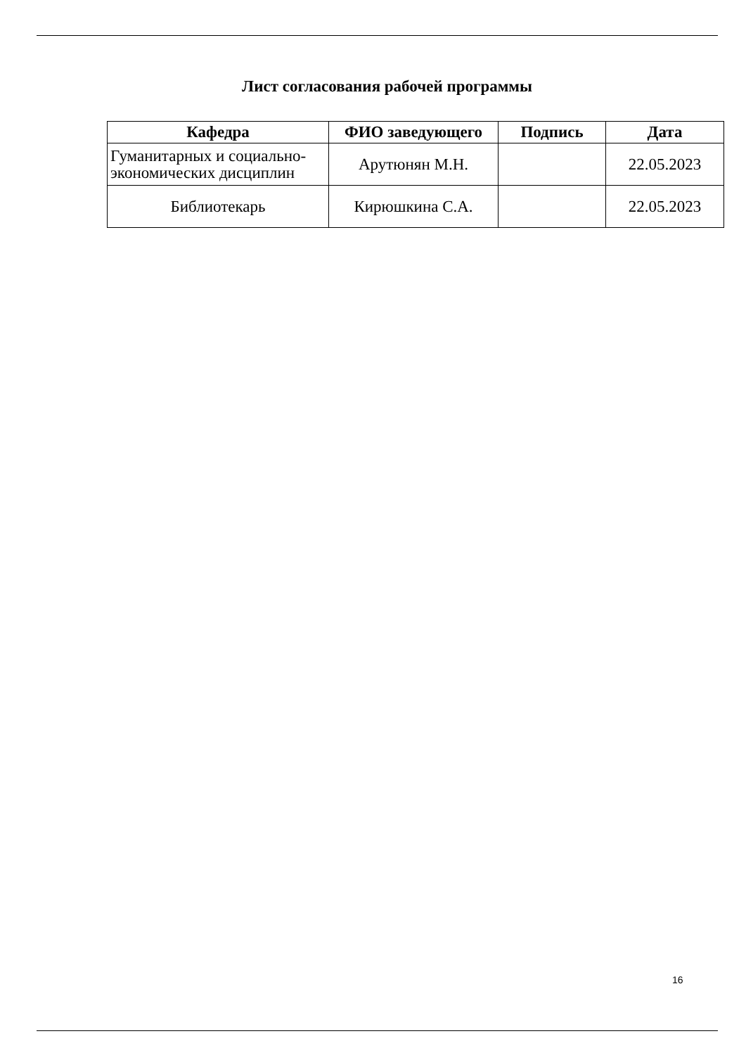Лист согласования рабочей программы
| Кафедра | ФИО заведующего | Подпись | Дата |
| --- | --- | --- | --- |
| Гуманитарных и социально-экономических дисциплин | Арутюнян М.Н. | | 22.05.2023 |
| Библиотекарь | Кирюшкина С.А. | | 22.05.2023 |
16